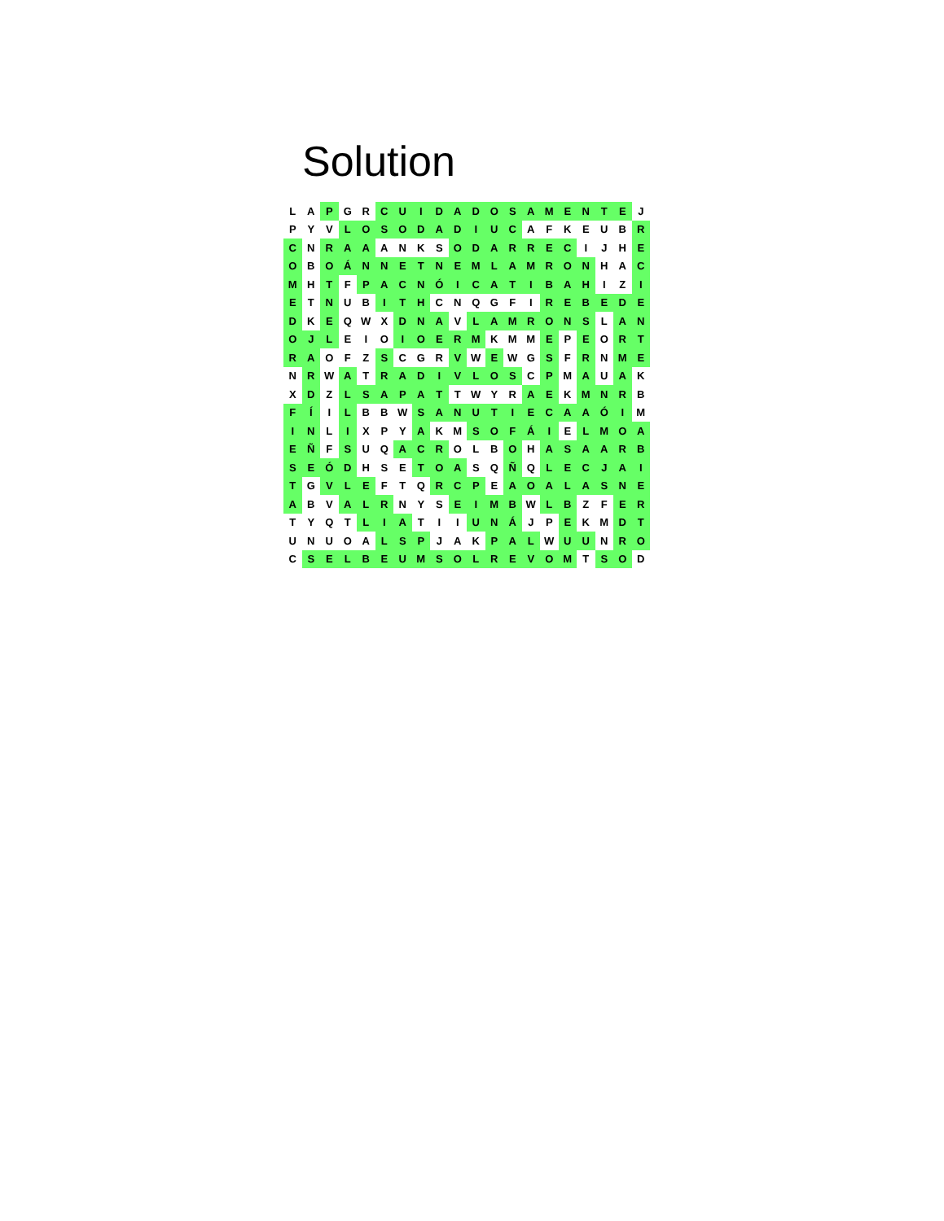Solution
| L | A | P | G | R | C | U | I | D | A | D | O | S | A | M | E | N | T | E | J |
| P | Y | V | L | O | S | O | D | A | D | I | U | C | A | F | K | E | U | B | R |
| C | N | R | A | A | A | N | K | S | O | D | A | R | R | E | C | I | J | H | E |
| O | B | O | Á | N | N | E | T | N | E | M | L | A | M | R | O | N | H | A | C |
| M | H | T | F | P | A | C | N | Ó | I | C | A | T | I | B | A | H | I | Z | I |
| E | T | N | U | B | I | T | H | C | N | Q | G | F | I | R | E | B | E | D | E |
| D | K | E | Q | W | X | D | N | A | V | L | A | M | R | O | N | S | L | A | N |
| O | J | L | E | I | O | I | O | E | R | M | K | M | M | E | P | E | O | R | T |
| R | A | O | F | Z | S | C | G | R | V | W | E | W | G | S | F | R | N | M | E |
| N | R | W | A | T | R | A | D | I | V | L | O | S | C | P | M | A | U | A | K |
| X | D | Z | L | S | A | P | A | T | T | W | Y | R | A | E | K | M | N | R | B |
| F | Í | I | L | B | B | W | S | A | N | U | T | I | E | C | A | A | Ó | I | M |
| I | N | L | I | X | P | Y | A | K | M | S | O | F | Á | I | E | L | M | O | A |
| E | Ñ | F | S | U | Q | A | C | R | O | L | B | O | H | A | S | A | A | R | B |
| S | E | Ó | D | H | S | E | T | O | A | S | Q | Ñ | Q | L | E | C | J | A | I |
| T | G | V | L | E | F | T | Q | R | C | P | E | A | O | A | L | A | S | N | E |
| A | B | V | A | L | R | N | Y | S | E | I | M | B | W | L | B | Z | F | E | R |
| T | Y | Q | T | L | I | A | T | I | I | U | N | Á | J | P | E | K | M | D | T |
| U | N | U | O | A | L | S | P | J | A | K | P | A | L | W | U | U | N | R | O |
| C | S | E | L | B | E | U | M | S | O | L | R | E | V | O | M | T | S | O | D |